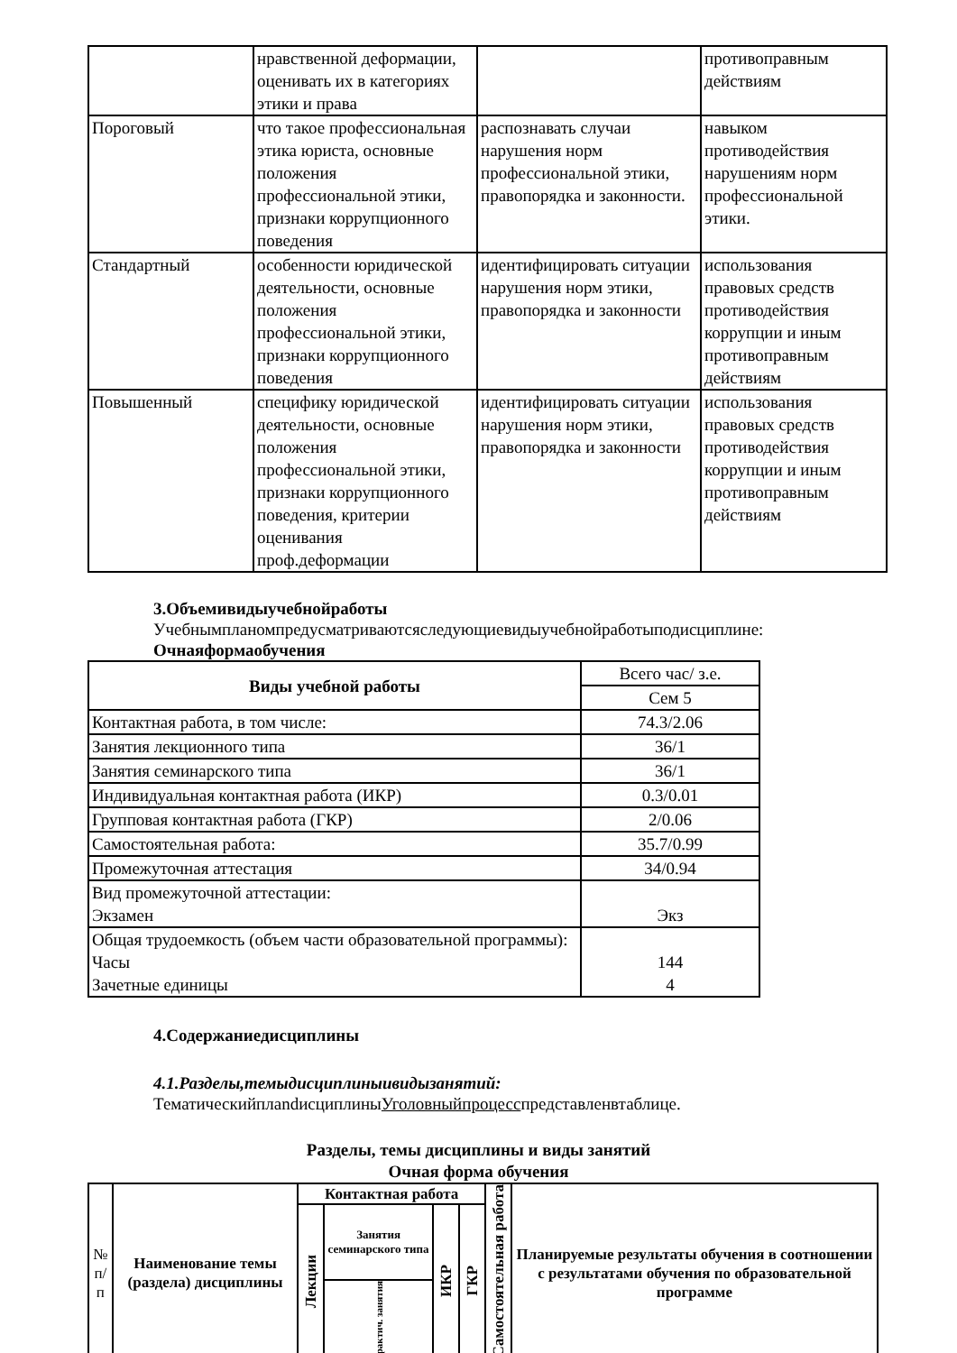| | нравственной деформации, оценивать их в категориях этики и права | | противоправным действиям |
| Пороговый | что такое профессиональная этика юриста, основные положения профессиональной этики, признаки коррупционного поведения | распознавать случаи нарушения норм профессиональной этики, правопорядка и законности. | навыком противодействия нарушениям норм профессиональной этики. |
| Стандартный | особенности юридической деятельности, основные положения профессиональной этики, признаки коррупционного поведения | идентифицировать ситуации нарушения норм этики, правопорядка и законности | использования правовых средств противодействия коррупции и иным противоправным действиям |
| Повышенный | специфику юридической деятельности, основные положения профессиональной этики, признаки коррупционного поведения, критерии оценивания проф.деформации | идентифицировать ситуации нарушения норм этики, правопорядка и законности | использования правовых средств противодействия коррупции и иным противоправным действиям |
3.Объемивидыучебнойработы
Учебнымпланомпредусматриваютсяследующиевидыучебнойработыподисциплине:
Очнаяформаобучения
| Виды учебной работы | Всего час/ з.е. |
| | Сем 5 |
| Контактная работа, в том числе: | 74.3/2.06 |
| Занятия лекционного типа | 36/1 |
| Занятия семинарского типа | 36/1 |
| Индивидуальная контактная работа (ИКР) | 0.3/0.01 |
| Групповая контактная работа (ГКР) | 2/0.06 |
| Самостоятельная работа: | 35.7/0.99 |
| Промежуточная аттестация | 34/0.94 |
| Вид промежуточной аттестации: Экзамен | Экз |
| Общая трудоемкость (объем части образовательной программы): Часы Зачетные единицы | 144 4 |
4.Содержаниедисциплины
4.1.Разделы,темыдисциплиныивидызанятий:
ТематическийплandисциплиныУголовныйпроцесспредставленвтаблице.
Разделы, темы дисциплины и виды занятий
Очная форма обучения
| № п/п | Наименование темы (раздела) дисциплины | Контактная работа | | | | Самостоятельная работа | Планируемые результаты обучения в соотношении с результатами обучения по образовательной программе |
| --- | --- | --- | --- | --- | --- | --- | --- |
| | | Лекции | Занятия семинарского типа | ИКР | ГКР | | |
| | | | практич. занятия | | | | |